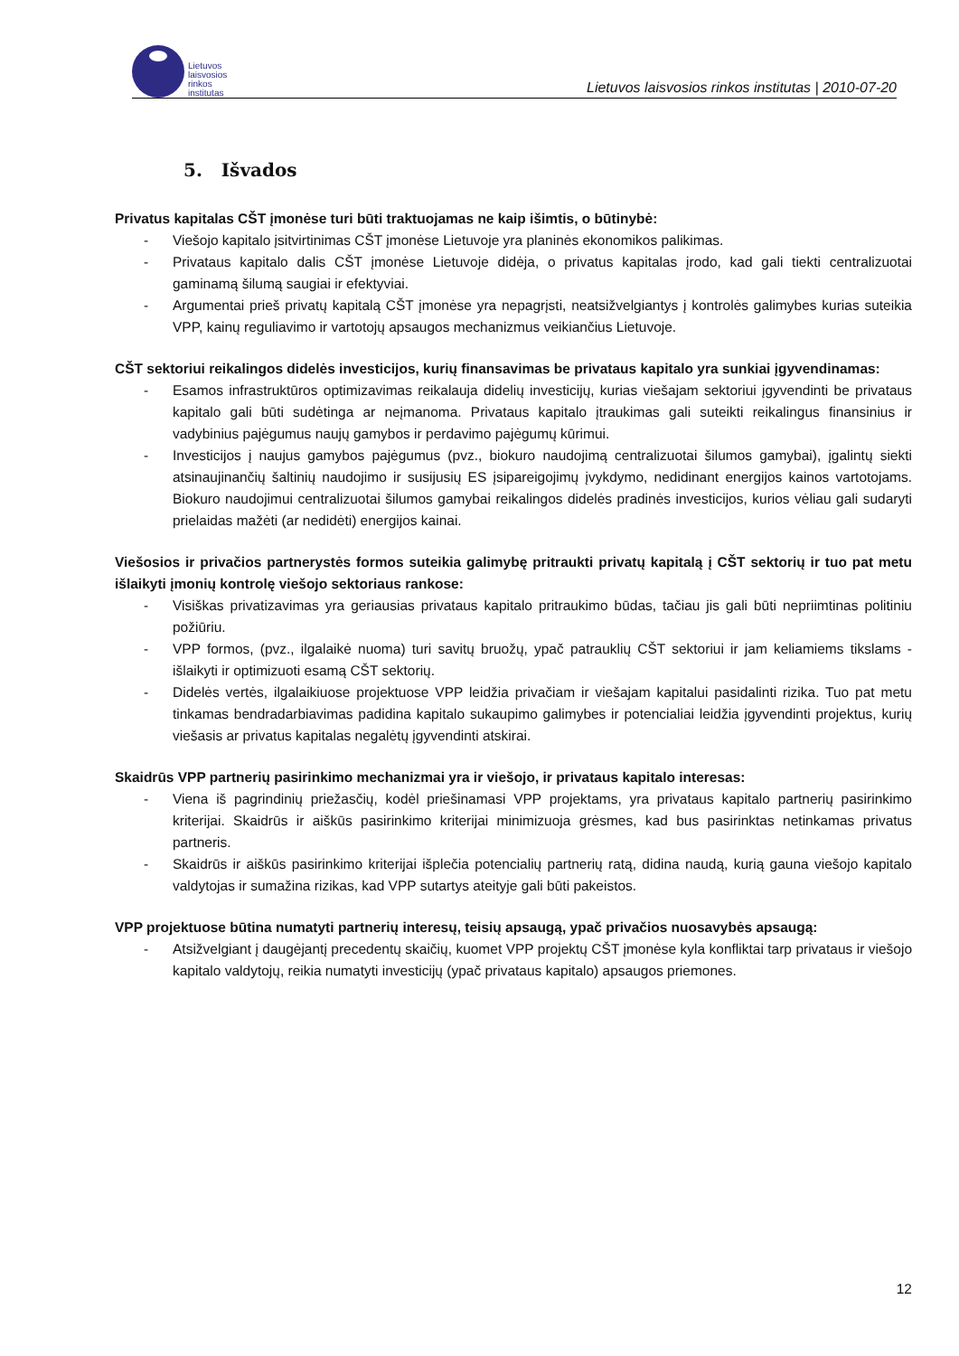Lietuvos
laisvosios
rinkos
institutas
Lietuvos laisvosios rinkos institutas | 2010-07-20
5. Išvados
Privatus kapitalas CŠT įmonėse turi būti traktuojamas ne kaip išimtis, o būtinybė:
- Viešojo kapitalo įsitvirtinimas CŠT įmonėse Lietuvoje yra planinės ekonomikos palikimas.
- Privataus kapitalo dalis CŠT įmonėse Lietuvoje didėja, o privatus kapitalas įrodo, kad gali tiekti centralizuotai gaminamą šilumą saugiai ir efektyviai.
- Argumentai prieš privatų kapitalą CŠT įmonėse yra nepagrįsti, neatsižvelgiantys į kontrolės galimybes kurias suteikia VPP, kainų reguliavimo ir vartotojų apsaugos mechanizmus veikiančius Lietuvoje.
CŠT sektoriui reikalingos didelės investicijos, kurių finansavimas be privataus kapitalo yra sunkiai įgyvendinamas:
- Esamos infrastruktūros optimizavimas reikalauja didelių investicijų, kurias viešajam sektoriui įgyvendinti be privataus kapitalo gali būti sudėtinga ar neįmanoma. Privataus kapitalo įtraukimas gali suteikti reikalingus finansinius ir vadybinius pajėgumus naujų gamybos ir perdavimo pajėgumų kūrimui.
- Investicijos į naujus gamybos pajėgumus (pvz., biokuro naudojimą centralizuotai šilumos gamybai), įgalintų siekti atsinaujinančių šaltinių naudojimo ir susijusių ES įsipareigojimų įvykdymo, nedidinant energijos kainos vartotojams. Biokuro naudojimui centralizuotai šilumos gamybai reikalingos didelės pradinės investicijos, kurios vėliau gali sudaryti prielaidas mažėti (ar nedidėti) energijos kainai.
Viešosios ir privačios partnerystės formos suteikia galimybę pritraukti privatų kapitalą į CŠT sektorių ir tuo pat metu išlaikyti įmonių kontrolę viešojo sektoriaus rankose:
- Visiškas privatizavimas yra geriausias privataus kapitalo pritraukimo būdas, tačiau jis gali būti nepriimtinas politiniu požiūriu.
- VPP formos, (pvz., ilgalaikė nuoma) turi savitų bruožų, ypač patrauklių CŠT sektoriui ir jam keliamiems tikslams - išlaikyti ir optimizuoti esamą CŠT sektorių.
- Didelės vertės, ilgalaikiuose projektuose VPP leidžia privačiam ir viešajam kapitalui pasidalinti rizika. Tuo pat metu tinkamas bendradarbiavimas padidina kapitalo sukaupimo galimybes ir potencialiai leidžia įgyvendinti projektus, kurių viešasis ar privatus kapitalas negalėtų įgyvendinti atskirai.
Skaidrūs VPP partnerių pasirinkimo mechanizmai yra ir viešojo, ir privataus kapitalo interesas:
- Viena iš pagrindinių priežasčių, kodėl priešinamasi VPP projektams, yra privataus kapitalo partnerių pasirinkimo kriterijai. Skaidrūs ir aiškūs pasirinkimo kriterijai minimizuoja grėsmes, kad bus pasirinktas netinkamas privatus partneris.
- Skaidrūs ir aiškūs pasirinkimo kriterijai išplečia potencialių partnerių ratą, didina naudą, kurią gauna viešojo kapitalo valdytojas ir sumažina rizikas, kad VPP sutartys ateityje gali būti pakeistos.
VPP projektuose būtina numatyti partnerių interesų, teisių apsaugą, ypač privačios nuosavybės apsaugą:
- Atsižvelgiant į daugėjantį precedentų skaičių, kuomet VPP projektų CŠT įmonėse kyla konfliktai tarp privataus ir viešojo kapitalo valdytojų, reikia numatyti investicijų (ypač privataus kapitalo) apsaugos priemones.
12